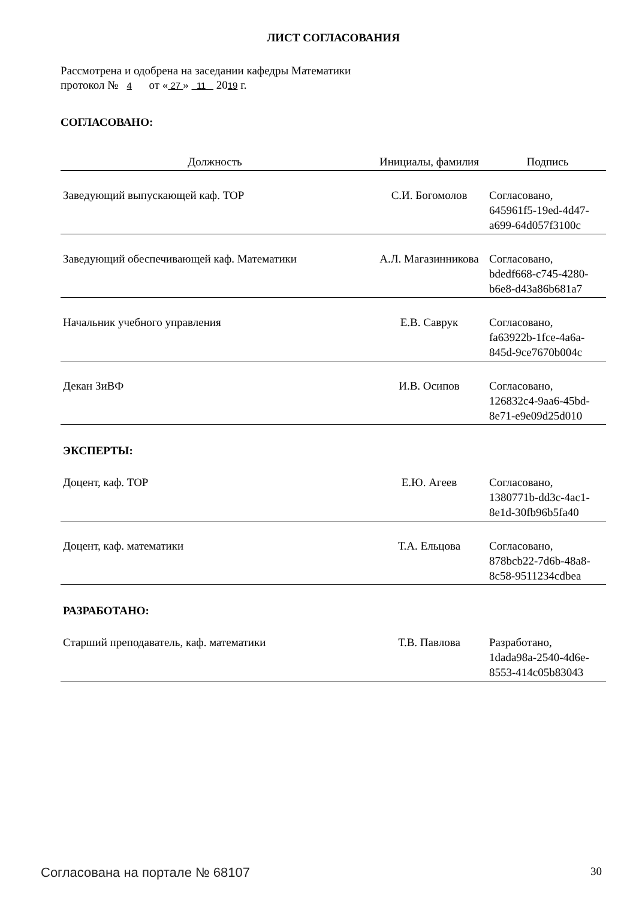ЛИСТ СОГЛАСОВАНИЯ
Рассмотрена и одобрена на заседании кафедры Математики
протокол № 4 от « 27 » 11 2019 г.
СОГЛАСОВАНО:
| Должность | Инициалы, фамилия | Подпись |
| --- | --- | --- |
| Заведующий выпускающей каф. ТОР | С.И. Богомолов | Согласовано, 645961f5-19ed-4d47- a699-64d057f3100c |
| Заведующий обеспечивающей каф. Математики | А.Л. Магазинникова | Согласовано, bdedf668-c745-4280- b6e8-d43a86b681a7 |
| Начальник учебного управления | Е.В. Саврук | Согласовано, fa63922b-1fce-4a6a- 845d-9ce7670b004c |
| Декан ЗиВФ | И.В. Осипов | Согласовано, 126832c4-9aa6-45bd- 8e71-e9e09d25d010 |
| ЭКСПЕРТЫ: | | |
| Доцент, каф. ТОР | Е.Ю. Агеев | Согласовано, 1380771b-dd3c-4ac1- 8e1d-30fb96b5fa40 |
| Доцент, каф. математики | Т.А. Ельцова | Согласовано, 878bcb22-7d6b-48a8- 8c58-9511234cdbea |
| РАЗРАБОТАНО: | | |
| Старший преподаватель, каф. математики | Т.В. Павлова | Разработано, 1dada98a-2540-4d6e- 8553-414c05b83043 |
Согласована на портале № 68107 30